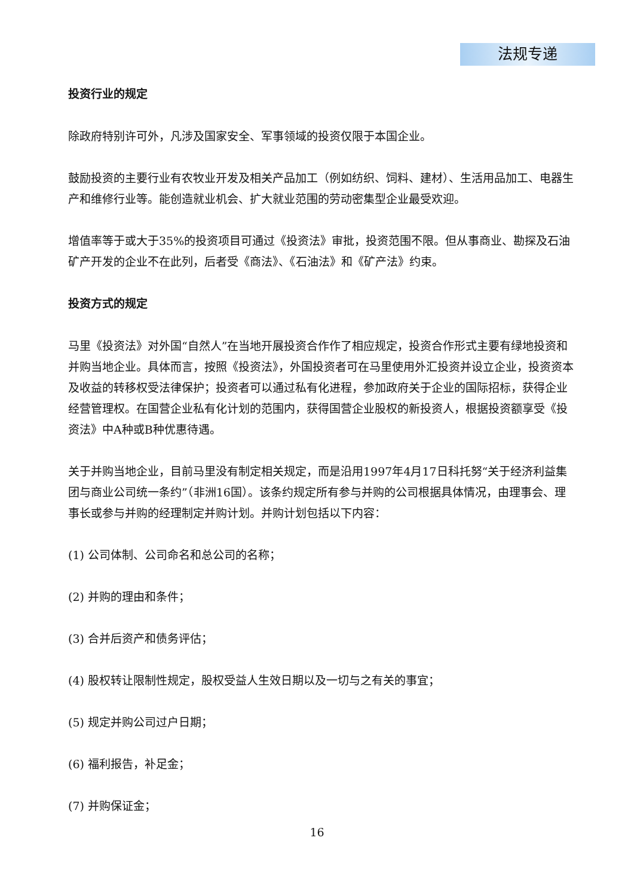法规专递
投资行业的规定
除政府特别许可外，凡涉及国家安全、军事领域的投资仅限于本国企业。
鼓励投资的主要行业有农牧业开发及相关产品加工（例如纺织、饲料、建材）、生活用品加工、电器生产和维修行业等。能创造就业机会、扩大就业范围的劳动密集型企业最受欢迎。
增值率等于或大于35%的投资项目可通过《投资法》审批，投资范围不限。但从事商业、勘探及石油矿产开发的企业不在此列，后者受《商法》、《石油法》和《矿产法》约束。
投资方式的规定
马里《投资法》对外国“自然人”在当地开展投资合作作了相应规定，投资合作形式主要有绿地投资和并购当地企业。具体而言，按照《投资法》，外国投资者可在马里使用外汇投资并设立企业，投资资本及收益的转移权受法律保护；投资者可以通过私有化进程，参加政府关于企业的国际招标，获得企业经营管理权。在国营企业私有化计划的范围内，获得国营企业股权的新投资人，根据投资额享受《投资法》中A种或B种优惠待遇。
关于并购当地企业，目前马里没有制定相关规定，而是沿用1997年4月17日科托努“关于经济利益集团与商业公司统一条约”（非洲16国）。该条约规定所有参与并购的公司根据具体情况，由理事会、理事长或参与并购的经理制定并购计划。并购计划包括以下内容：
(1) 公司体制、公司命名和总公司的名称；
(2) 并购的理由和条件；
(3) 合并后资产和债务评估；
(4) 股权转让限制性规定，股权受益人生效日期以及一切与之有关的事宜；
(5) 规定并购公司过户日期；
(6) 福利报告，补足金；
(7) 并购保证金；
16